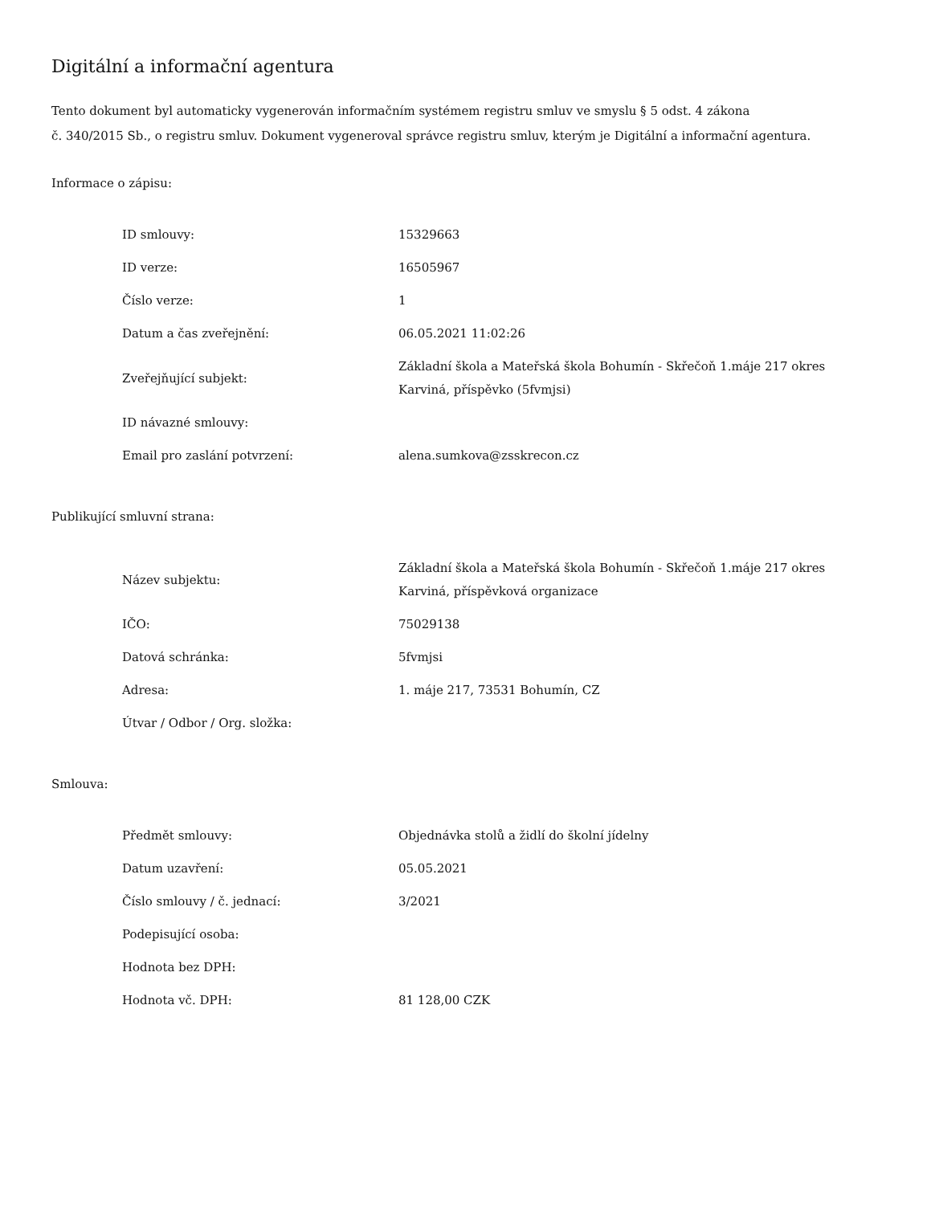Digitální a informační agentura
Tento dokument byl automaticky vygenerován informačním systémem registru smluv ve smyslu § 5 odst. 4 zákona
č. 340/2015 Sb., o registru smluv. Dokument vygeneroval správce registru smluv, kterým je Digitální a informační agentura.
Informace o zápisu:
| ID smlouvy: | 15329663 |
| ID verze: | 16505967 |
| Číslo verze: | 1 |
| Datum a čas zveřejnění: | 06.05.2021 11:02:26 |
| Zveřejňující subjekt: | Základní škola a Mateřská škola Bohumín - Skřečoň 1.máje 217 okres Karviná, příspěvko (5fvmjsi) |
| ID návazné smlouvy: | |
| Email pro zaslání potvrzení: | alena.sumkova@zsskrecon.cz |
Publikující smluvní strana:
| Název subjektu: | Základní škola a Mateřská škola Bohumín - Skřečoň 1.máje 217 okres Karviná, příspěvková organizace |
| IČO: | 75029138 |
| Datová schránka: | 5fvmjsi |
| Adresa: | 1. máje 217, 73531 Bohumín, CZ |
| Útvar / Odbor / Org. složka: | |
Smlouva:
| Předmět smlouvy: | Objednávka stolů a židlí do školní jídelny |
| Datum uzavření: | 05.05.2021 |
| Číslo smlouvy / č. jednací: | 3/2021 |
| Podepisující osoba: | |
| Hodnota bez DPH: | |
| Hodnota vč. DPH: | 81 128,00 CZK |